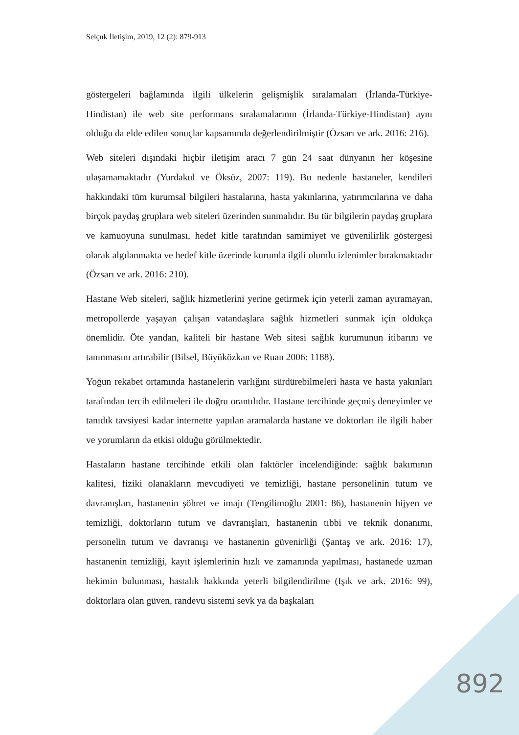Selçuk İletişim, 2019, 12 (2): 879-913
göstergeleri bağlamında ilgili ülkelerin gelişmişlik sıralamaları (İrlanda-Türkiye-Hindistan) ile web site performans sıralamalarının (İrlanda-Türkiye-Hindistan) aynı olduğu da elde edilen sonuçlar kapsamında değerlendirilmiştir (Özsarı ve ark. 2016: 216).
Web siteleri dışındaki hiçbir iletişim aracı 7 gün 24 saat dünyanın her köşesine ulaşamamaktadır (Yurdakul ve Öksüz, 2007: 119). Bu nedenle hastaneler, kendileri hakkındaki tüm kurumsal bilgileri hastalarına, hasta yakınlarına, yatırımcılarına ve daha birçok paydaş gruplara web siteleri üzerinden sunmalıdır. Bu tür bilgilerin paydaş gruplara ve kamuoyuna sunulması, hedef kitle tarafından samimiyet ve güvenilirlik göstergesi olarak algılanmakta ve hedef kitle üzerinde kurumla ilgili olumlu izlenimler bırakmaktadır (Özsarı ve ark. 2016: 210).
Hastane Web siteleri, sağlık hizmetlerini yerine getirmek için yeterli zaman ayıramayan, metropollerde yaşayan çalışan vatandaşlara sağlık hizmetleri sunmak için oldukça önemlidir. Öte yandan, kaliteli bir hastane Web sitesi sağlık kurumunun itibarını ve tanınmasını artırabilir (Bilsel, Büyüközkan ve Ruan 2006: 1188).
Yoğun rekabet ortamında hastanelerin varlığını sürdürebilmeleri hasta ve hasta yakınları tarafından tercih edilmeleri ile doğru orantılıdır. Hastane tercihinde geçmiş deneyimler ve tanıdık tavsiyesi kadar internette yapılan aramalarda hastane ve doktorları ile ilgili haber ve yorumların da etkisi olduğu görülmektedir.
Hastaların hastane tercihinde etkili olan faktörler incelendiğinde: sağlık bakımının kalitesi, fiziki olanakların mevcudiyeti ve temizliği, hastane personelinin tutum ve davranışları, hastanenin şöhret ve imajı (Tengilimoğlu 2001: 86), hastanenin hijyen ve temizliği, doktorların tutum ve davranışları, hastanenin tıbbi ve teknik donanımı, personelin tutum ve davranışı ve hastanenin güvenirliği (Şantaş ve ark. 2016: 17), hastanenin temizliği, kayıt işlemlerinin hızlı ve zamanında yapılması, hastanede uzman hekimin bulunması, hastalık hakkında yeterli bilgilendirilme (Işık ve ark. 2016: 99), doktorlara olan güven, randevu sistemi sevk ya da başkaları
892